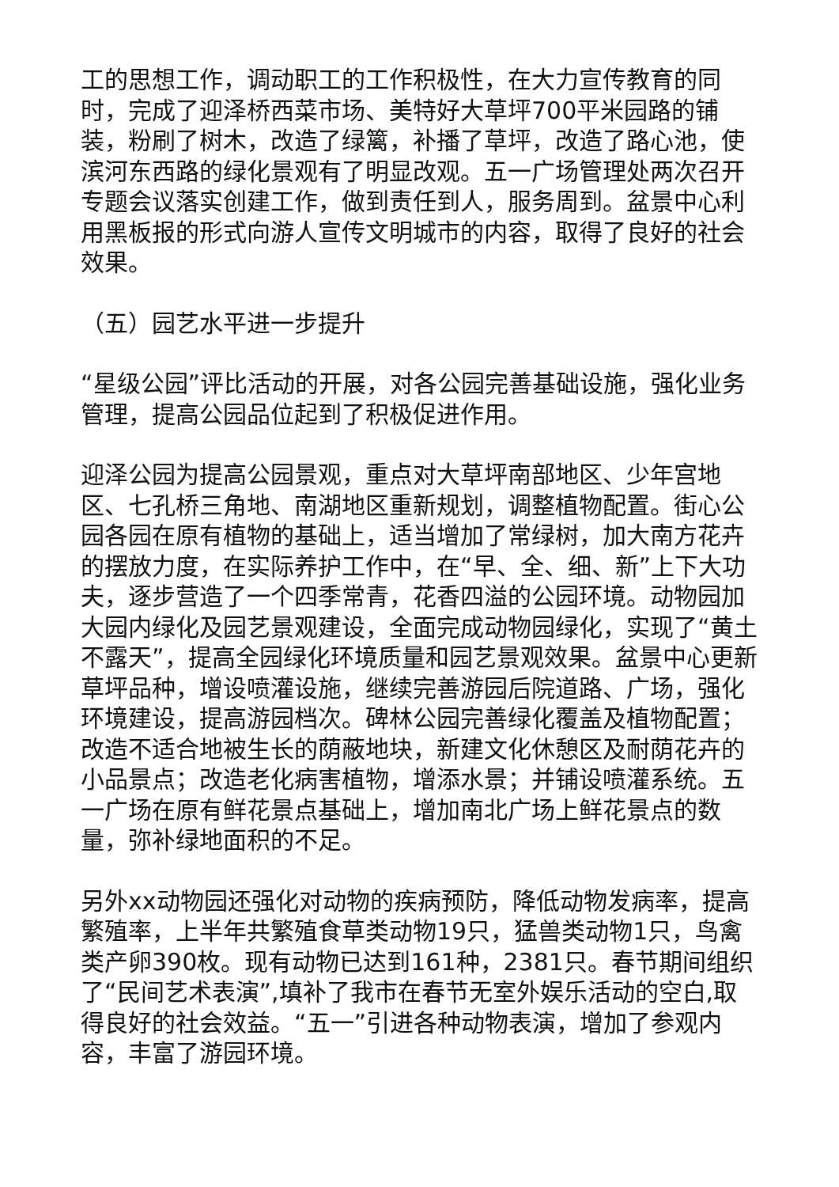工的思想工作，调动职工的工作积极性，在大力宣传教育的同时，完成了迎泽桥西菜市场、美特好大草坪700平米园路的铺装，粉刷了树木，改造了绿篱，补播了草坪，改造了路心池，使滨河东西路的绿化景观有了明显改观。五一广场管理处两次召开专题会议落实创建工作，做到责任到人，服务周到。盆景中心利用黑板报的形式向游人宣传文明城市的内容，取得了良好的社会效果。
（五）园艺水平进一步提升
“星级公园”评比活动的开展，对各公园完善基础设施，强化业务管理，提高公园品位起到了积极促进作用。
迎泽公园为提高公园景观，重点对大草坪南部地区、少年宫地区、七孔桥三角地、南湖地区重新规划，调整植物配置。街心公园各园在原有植物的基础上，适当增加了常绿树，加大南方花卉的摆放力度，在实际养护工作中，在“早、全、细、新”上下大功夫，逐步营造了一个四季常青，花香四溢的公园环境。动物园加大园内绿化及园艺景观建设，全面完成动物园绿化，实现了“黄土不露天”，提高全园绿化环境质量和园艺景观效果。盆景中心更新草坪品种，增设喷灌设施，继续完善游园后院道路、广场，强化环境建设，提高游园档次。碑林公园完善绿化覆盖及植物配置；改造不适合地被生长的荫蔽地块，新建文化休憩区及耐荫花卉的小品景点；改造老化病害植物，增添水景；并铺设喷灌系统。五一广场在原有鲜花景点基础上，增加南北广场上鲜花景点的数量，弥补绿地面积的不足。
另外xx动物园还强化对动物的疾病预防，降低动物发病率，提高繁殖率，上半年共繁殖食草类动物19只，猛兽类动物1只，鸟禽类产卵390枚。现有动物已达到161种，2381只。春节期间组织了“民间艺术表演”,填补了我市在春节无室外娱乐活动的空白,取得良好的社会效益。“五一”引进各种动物表演，增加了参观内容，丰富了游园环境。